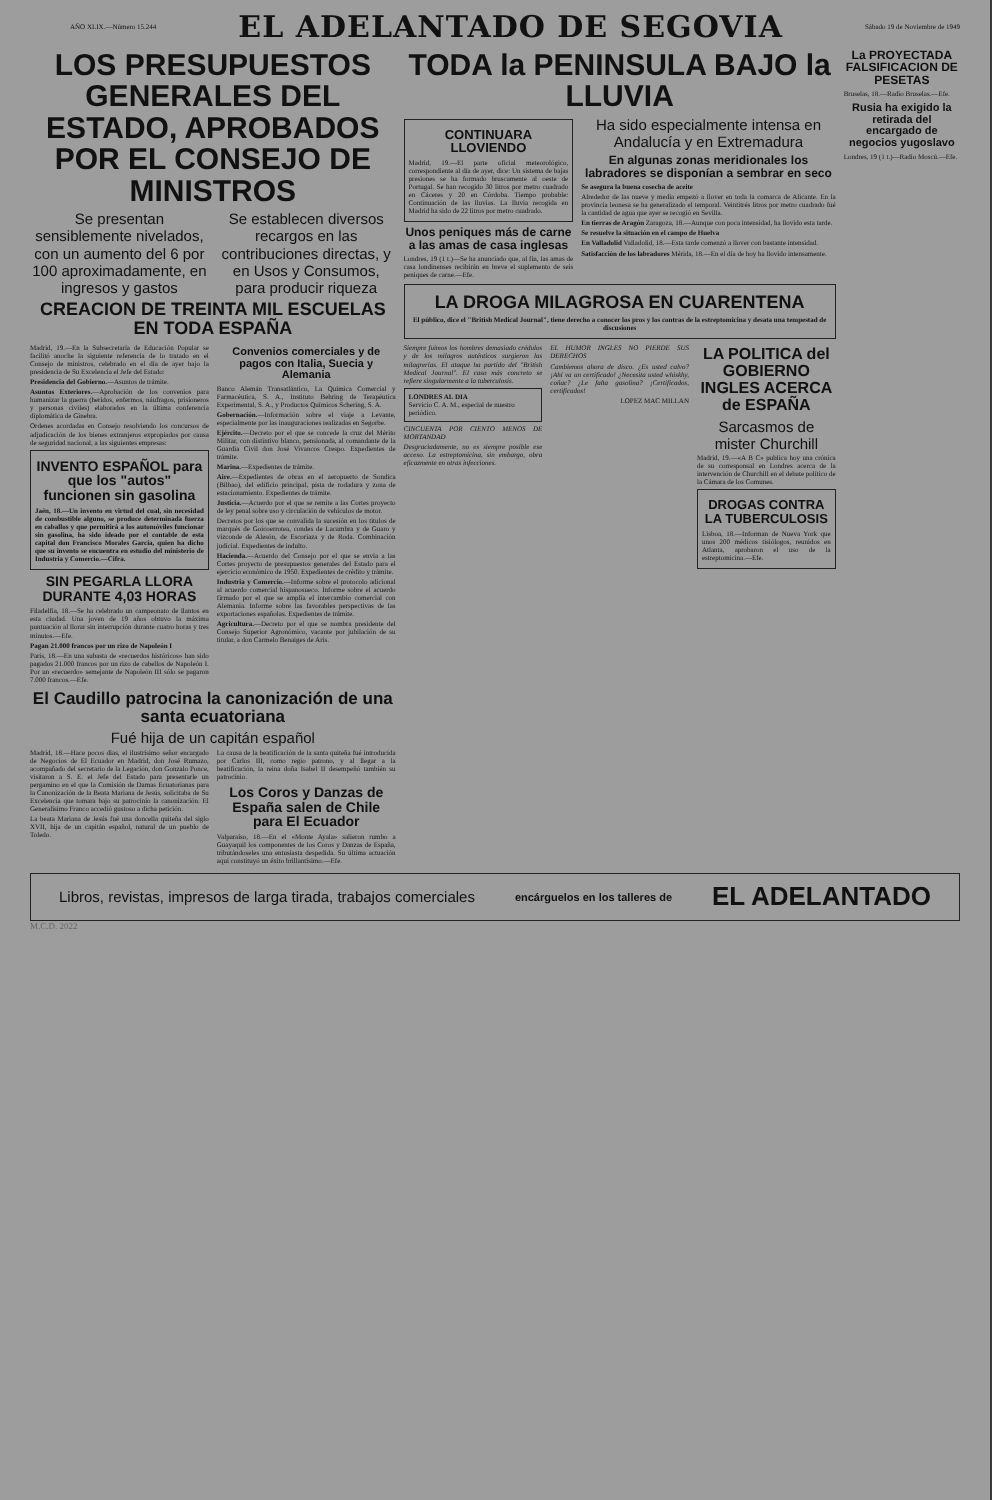AÑO XLIX.—Número 15.244
EL ADELANTADO DE SEGOVIA
Sábado 19 de Noviembre de 1949
LOS PRESUPUESTOS GENERALES DEL ESTADO, APROBADOS POR EL CONSEJO DE MINISTROS
Se presentan sensiblemente nivelados, con un aumento del 6 por 100 aproximadamente, en ingresos y gastos
Se establecen diversos recargos en las contribuciones directas, y en Usos y Consumos, para producir riqueza
CREACION DE TREINTA MIL ESCUELAS EN TODA ESPAÑA
Madrid, 19.—En la Subsecretaría de Educación Popular se facilitó anoche la siguiente referencia de lo tratado en el Consejo de ministros, celebrado en el día de ayer bajo la presidencia de Su Excelencia el Jefe del Estado:
Presidencia del Gobierno.—Asuntos de trámite.
Asuntos Exteriores.—Aprobación de los convenios para humanizar la guerra (heridos, enfermos, náufragos, prisioneros y personas civiles) elaborados en la última conferencia diplomática de Ginebra.
Ordenes acordadas en Consejo resolviendo los concursos de adjudicación de los bienes extranjeros expropiados por causa de seguridad nacional, a las siguientes empresas:
INVENTO ESPAÑOL para que los "autos" funcionen sin gasolina
Jaén, 18.—Un invento en virtud del cual, sin necesidad de combustible alguno, se produce determinada fuerza en caballos y que permitirá a los automóviles funcionar sin gasolina, ha sido ideado por el contable de esta capital don Francisco Morales García, quien ha dicho que su invento se encuentra en estudio del ministerio de Industria y Comercio.—Cifra.
SIN PEGARLA LLORA DURANTE 4,03 HORAS
Filadelfia, 18.—Se ha celebrado un campeonato de llantos en esta ciudad. Una joven de 19 años obtuvo la máxima puntuación al llorar sin interrupción durante cuatro horas y tres minutos.—Efe.
Pagan 21.000 francos por un rizo de Napoleón I
París, 18.—En una subasta de «recuerdos históricos» han sido pagados 21.000 francos por un rizo de cabellos de Napoleón I. Por un «recuerdo» semejante de Napoleón III sólo se pagaron 7.000 francos.—Efe.
Convenios comerciales y de pagos con Italia, Suecia y Alemania
Banco Alemán Transatlántico, La Química Comercial y Farmacéutica, S. A., Instituto Behring de Terapéutica Experimental, S. A., y Productos Químicos Schering, S. A.
Gobernación.—Información sobre el viaje a Levante, especialmente por las inauguraciones realizadas en Segorbe.
Ejército.—Decreto por el que se concede la cruz del Mérito Militar, con distintivo blanco, pensionada, al comandante de la Guardia Civil don José Vivancos Crespo. Expedientes de trámite.
Marina.—Expedientes de trámite.
Aire.—Expedientes de obras en el aeropuerto de Sondica (Bilbao), del edificio principal, pista de rodadura y zona de estacionamiento. Expedientes de trámite.
Justicia.—Acuerdo por el que se remite a las Cortes proyecto de ley penal sobre uso y circulación de vehículos de motor.
Decretos por los que se convalida la sucesión en los títulos de marqués de Goicoerrotea, condes de Lacambra y de Guaro y vizconde de Alesón, de Escoriaza y de Roda. Combinación judicial. Expedientes de indulto.
Hacienda.—Acuerdo del Consejo por el que se envía a las Cortes proyecto de presupuestos generales del Estado para el ejercicio económico de 1950. Expedientes de crédito y trámite.
Industria y Comercio.—Informe sobre el protocolo adicional al acuerdo comercial hispanosueco. Informe sobre el acuerdo firmado por el que se amplía el intercambio comercial con Alemania. Informe sobre las favorables perspectivas de las exportaciones españolas. Expedientes de trámite.
Agricultura.—Decreto por el que se nombra presidente del Consejo Superior Agronómico, vacante por jubilación de su titular, a don Carmelo Benaiges de Arís.
El Caudillo patrocina la canonización de una santa ecuatoriana
Fué hija de un capitán español
Madrid, 18.—Hace pocos días, el ilustrísimo señor encargado de Negocios de El Ecuador en Madrid, don José Rumazo, acompañado del secretario de la Legación, don Gonzalo Ponce, visitaron a S. E. el Jefe del Estado para presentarle un pergamino en el que la Comisión de Damas Ecuatorianas para la Canonización de la Beata Mariana de Jesús, solicitaba de Su Excelencia que tomara bajo su patrocinio la canonización. El Generalísimo Franco accedió gustoso a dicha petición.
La beata Mariana de Jesús fué una doncella quiteña del siglo XVII, hija de un capitán español, natural de un pueblo de Toledo.
La causa de la beatificación de la santa quiteña fué introducida por Carlos III, como regio patrono, y al llegar a la beatificación, la reina doña Isabel II desempeñó también su patrocinio.
Los Coros y Danzas de España salen de Chile para El Ecuador
Valparaíso, 18.—En el «Monte Ayala» salieron rumbo a Guayaquil los componentes de los Coros y Danzas de España, tributándoseles una entusiasta despedida. Su última actuación aquí constituyó un éxito brillantísimo.—Efe.
TODA la PENINSULA BAJO la LLUVIA
CONTINUARA LLOVIENDO
Madrid, 19.—El parte oficial meteorológico, correspondiente al día de ayer, dice: Un sistema de bajas presiones se ha formado bruscamente al oeste de Portugal. Se han recogido 30 litros por metro cuadrado en Cáceres y 20 en Córdoba. Tiempo probable: Continuación de las lluvias. La lluvia recogida en Madrid ha sido de 22 litros por metro cuadrado.
Unos peniques más de carne a las amas de casa inglesas
Londres, 19 (1 t.)—Se ha anunciado que, al fin, las amas de casa londinenses recibirán en breve el suplemento de seis peniques de carne.—Efe.
Ha sido especialmente intensa en Andalucía y en Extremadura
En algunas zonas meridionales los labradores se disponían a sembrar en seco
Se asegura la buena cosecha de aceite
Alrededor de las nueve y media empezó a llover en toda la comarca de Alicante. En la provincia leonesa se ha generalizado el temporal. Veintitrés litros por metro cuadrado fué la cantidad de agua que ayer se recogió en Sevilla.
En tierras de Aragón Zaragoza, 18.—Aunque con poca intensidad, ha llovido esta tarde.
Se resuelve la situación en el campo de Huelva
En Valladolid Valladolid, 18.—Esta tarde comenzó a llover con bastante intensidad.
Satisfacción de los labradores Mérida, 18.—En el día de hoy ha llovido intensamente.
LA DROGA MILAGROSA EN CUARENTENA
El público, dice el "British Medical Journal", tiene derecho a conocer los pros y los contras de la estreptomicina y desata una tempestad de discusiones
Siempre fuimos los hombres demasiado crédulos y de los milagros auténticos surgieron las milagrerías. El ataque ha partido del "British Medical Journal". El caso más concreto se refiere singularmente a la tuberculosis.
LONDRES AL DIA
Servicio C. A. M., especial de nuestro periódico.
CINCUENTA POR CIENTO MENOS DE MORTANDAD
Desgraciadamente, no es siempre posible ese acceso. La estreptomicina, sin embargo, obra eficazmente en otras infecciones.
EL HUMOR INGLES NO PIERDE SUS DERECHOS
Cambiemos ahora de disco. ¿Es usted calvo? ¡Ahí va un certificado! ¿Necesita usted whiskhy, coñac? ¿Le falta gasolina? ¡Certificados, certificados!
LOPEZ MAC MILLAN
LA POLITICA del GOBIERNO INGLES ACERCA de ESPAÑA
Sarcasmos de mister Churchill
Madrid, 19.—«A B C» publica hoy una crónica de su corresponsal en Londres acerca de la intervención de Churchill en el debate político de la Cámara de los Comunes.
DROGAS CONTRA LA TUBERCULOSIS
Lisboa, 18.—Informan de Nueva York que unos 200 médicos tisiólogos, reunidos en Atlanta, aprobaron el uso de la estreptomicina.—Efe.
La PROYECTADA FALSIFICACION DE PESETAS
Bruselas, 18.—Radio Bruselas.—Efe.
Rusia ha exigido la retirada del encargado de negocios yugoslavo
Londres, 19 (1 t.)—Radio Moscú.—Efe.
Libros, revistas, impresos de larga tirada, trabajos comerciales encárguelos en los talleres de EL ADELANTADO
M.C.D. 2022